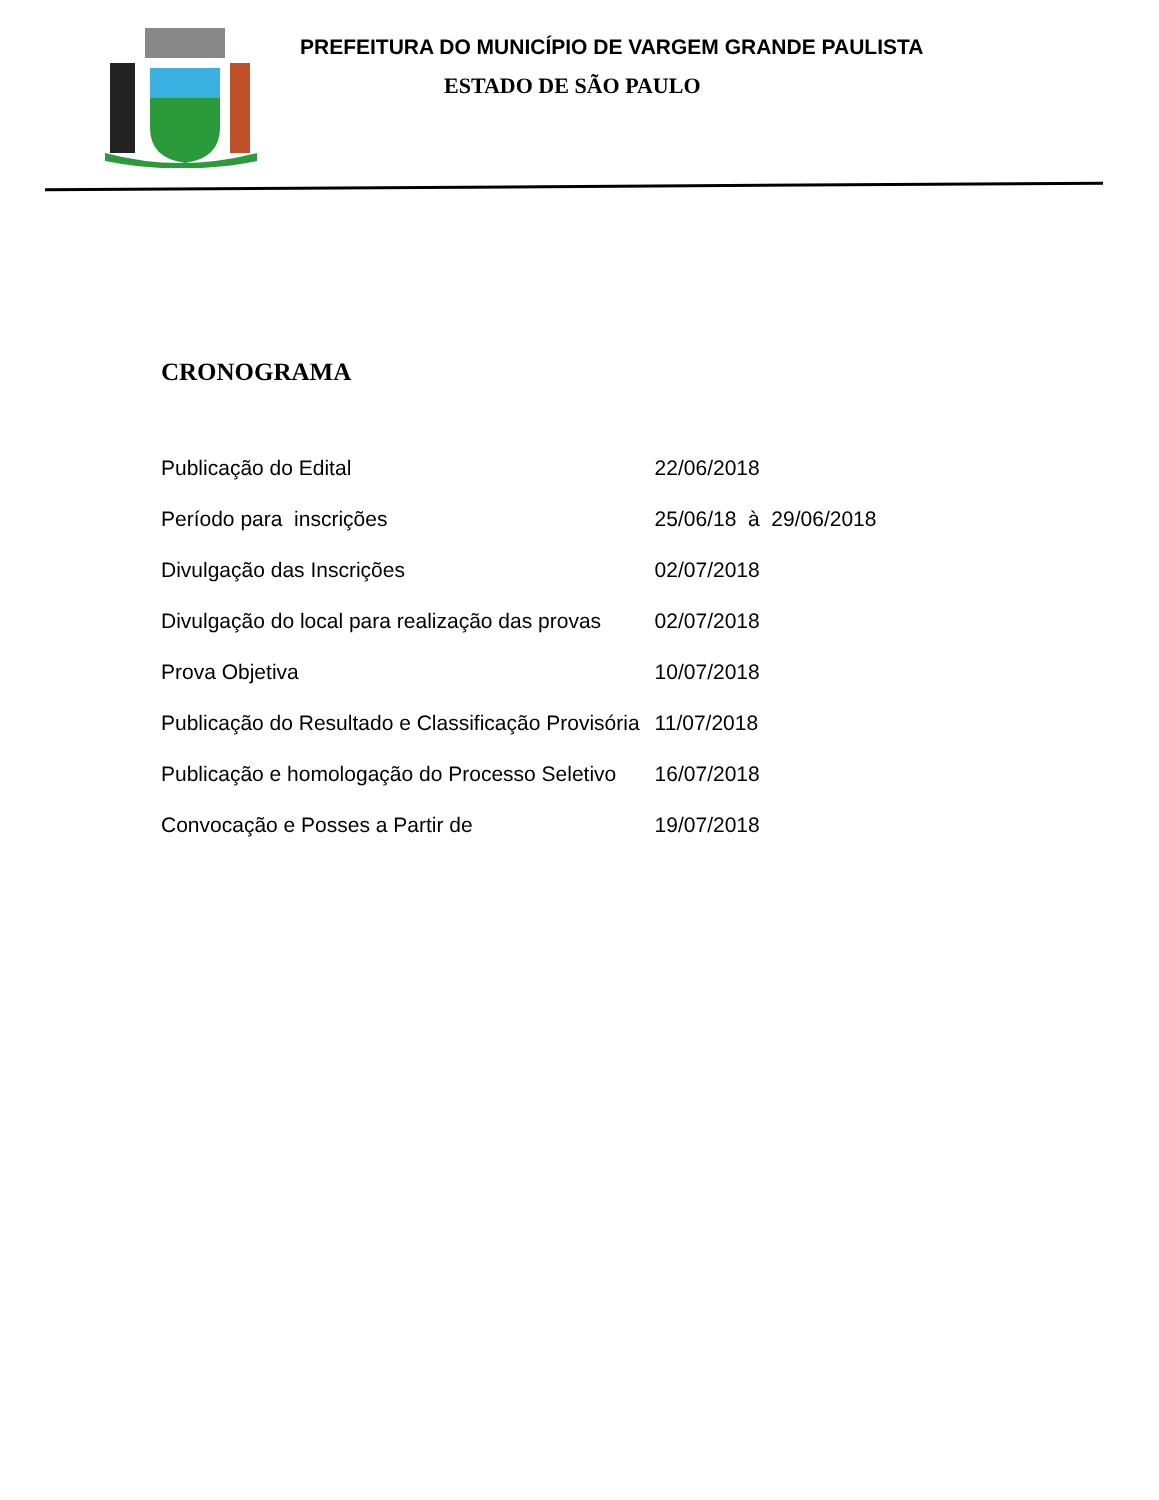PREFEITURA DO MUNICÍPIO DE VARGEM GRANDE PAULISTA
ESTADO DE SÃO PAULO
CRONOGRAMA
| Publicação do Edital | 22/06/2018 |
| Período para inscrições | 25/06/18 à 29/06/2018 |
| Divulgação das Inscrições | 02/07/2018 |
| Divulgação do local para realização das provas | 02/07/2018 |
| Prova Objetiva | 10/07/2018 |
| Publicação do Resultado e Classificação Provisória | 11/07/2018 |
| Publicação e homologação do Processo Seletivo | 16/07/2018 |
| Convocação e Posses a Partir de | 19/07/2018 |